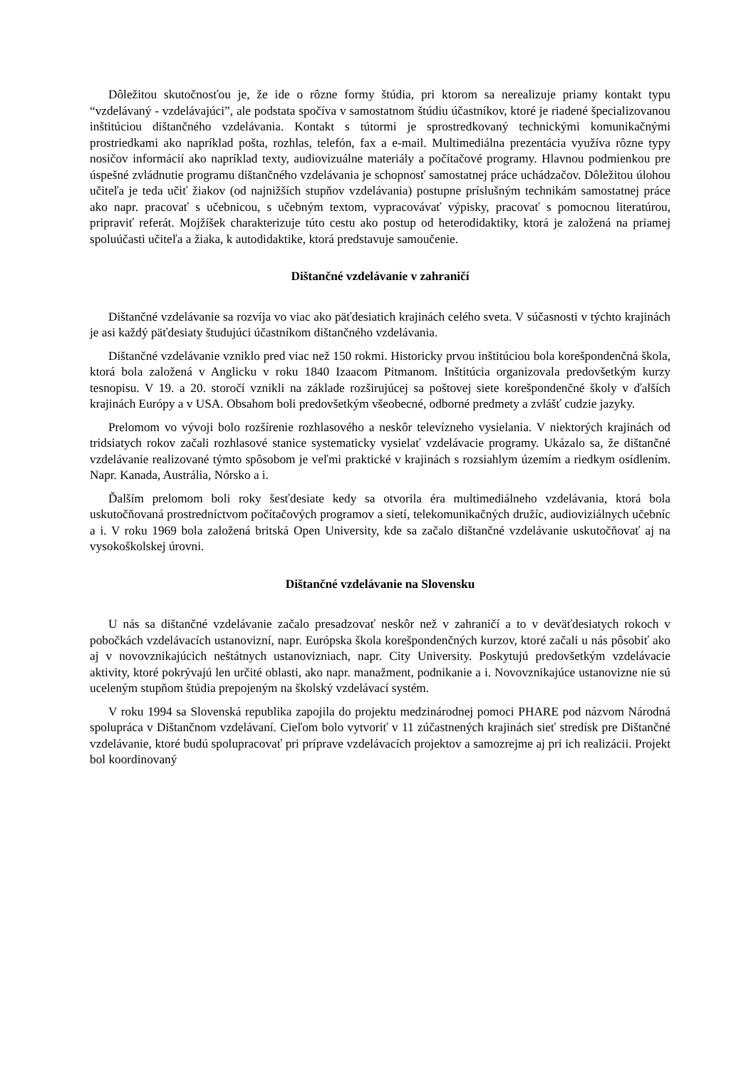Dôležitou skutočnosťou je, že ide o rôzne formy štúdia, pri ktorom sa nerealizuje priamy kontakt typu “vzdelávaný - vzdelávajúci”, ale podstata spočíva v samostatnom štúdiu účastníkov, ktoré je riadené špecializovanou inštitúciou dištančného vzdelávania. Kontakt s tútormi je sprostredkovaný technickými komunikačnými prostriedkami ako napríklad pošta, rozhlas, telefón, fax a e-mail. Multimediálna prezentácia využíva rôzne typy nosičov informácií ako napríklad texty, audiovizuálne materiály a počítačové programy. Hlavnou podmienkou pre úspešné zvládnutie programu dištančného vzdelávania je schopnosť samostatnej práce uchádzačov. Dôležitou úlohou učiteľa je teda učiť žiakov (od najnižších stupňov vzdelávania) postupne príslušným technikám samostatnej práce ako napr. pracovať s učebnicou, s učebným textom, vypracovávať výpisky, pracovať s pomocnou literatúrou, pripraviť referát. Mojžíšek charakterizuje túto cestu ako postup od heterodidaktiky, ktorá je založená na priamej spoluúčasti učiteľa a žiaka, k autodidaktike, ktorá predstavuje samoučenie.
Dištančné vzdelávanie v zahraničí
Dištančné vzdelávanie sa rozvíja vo viac ako päťdesiatich krajinách celého sveta. V súčasnosti v týchto krajinách je asi každý päťdesiaty študujúci účastníkom dištančného vzdelávania.
Dištančné vzdelávanie vzniklo pred viac než 150 rokmi. Historicky prvou inštitúciou bola korešpondenčná škola, ktorá bola založená v Anglicku v roku 1840 Izaacom Pitmanom. Inštitúcia organizovala predovšetkým kurzy tesnopisu. V 19. a 20. storočí vznikli na základe rozširujúcej sa poštovej siete korešpondenčné školy v ďalších krajinách Európy a v USA. Obsahom boli predovšetkým všeobecné, odborné predmety a zvlášť cudzie jazyky.
Prelomom vo vývoji bolo rozšírenie rozhlasového a neskôr televízneho vysielania. V niektorých krajinách od tridsiatych rokov začali rozhlasové stanice systematicky vysielať vzdelávacie programy. Ukázalo sa, že dištančné vzdelávanie realizované týmto spôsobom je veľmi praktické v krajinách s rozsiahlym územím a riedkym osídlením. Napr. Kanada, Austrália, Nórsko a i.
Ďalším prelomom boli roky šesťdesiate kedy sa otvorila éra multimediálneho vzdelávania, ktorá bola uskutočňovaná prostredníctvom počítačových programov a sietí, telekomunikačných družíc, audioviziálnych učebníc a i. V roku 1969 bola založená britská Open University, kde sa začalo dištančné vzdelávanie uskutočňovať aj na vysokoškolskej úrovni.
Dištančné vzdelávanie na Slovensku
U nás sa dištančné vzdelávanie začalo presadzovať neskôr než v zahraničí a to v deväťdesiatych rokoch v pobočkách vzdelávacích ustanovizní, napr. Európska škola korešpondenčných kurzov, ktoré začali u nás pôsobiť ako aj v novovznikajúcich neštátnych ustanovizniach, napr. City University. Poskytujú predovšetkým vzdelávacie aktivity, ktoré pokrývajú len určité oblasti, ako napr. manažment, podnikanie a i. Novovznikajúce ustanovizne nie sú uceleným stupňom štúdia prepojeným na školský vzdelávací systém.
V roku 1994 sa Slovenská republika zapojila do projektu medzinárodnej pomoci PHARE pod názvom Národná spolupráca v Dištančnom vzdelávaní. Cieľom bolo vytvoriť v 11 zúčastnených krajinách sieť stredísk pre Dištančné vzdelávanie, ktoré budú spolupracovať pri príprave vzdelávacích projektov a samozrejme aj pri ich realizácii. Projekt bol koordinovaný